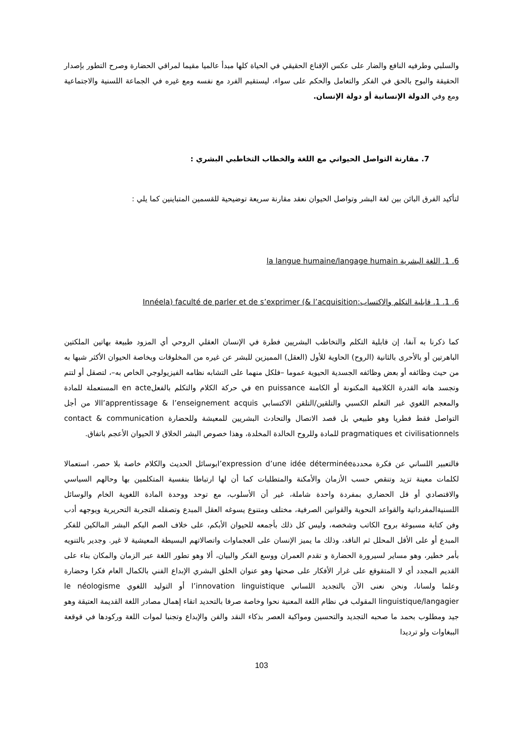والسلبي وطرفيه النافع والضار على عكس الإقناع الحقيقي في الحياة كلها مبدأ عالميا مقيما لمراقي الحضارة وصرح التطور بإصدار الحقيقة والبوح بالحق في الفكر والتعامل والحكم على سواء، ليستقيم الفرد مع نفسه ومع غيره في الجماعة اللسنية والاجتماعية ومع وفي الدولة الإنسانية أو دولة الإنسان.
7. مقارنة التواصل الحيواني مع اللغة والخطاب التخاطبي البشري :
لتأكيد الفرق البائن بين لغة البشر وتواصل الحيوان نعقد مقارنة سريعة توضيحية للقسمين المتباينين كما يلي :
6. 1. اللغة البشرية la langue humaine/langage humain
6. 1. 1. قابلية التكلم والاكتساب:Innéela) faculté de parler et de s’exprimer (& l’acquisition
كما ذكرنا به آنفا، إن قابلية التكلم والتخاطب البشريين فطرة في الإنسان العقلي الروحي أي المزود طبيعة بهاتين الملكتين الباهرتين أو بالأحرى بالثانية (الروح) الحاوية للأول (العقل) المميزين للبشر عن غيره من المخلوقات وبخاصة الحيوان الأكثر شبها به من حيث وظائفه أو بعض وظائفه الجسدية الحيوية عموما –فلكل منهما على التشابه نظامه الفيزيولوجي الخاص به–، لتصقل أو لتتم وتجسد هاته القدرة الكلامية المكنونة أو الكامنة en puissance في حركة الكلام والتكلم بالفعلen acte المستعملة للمادة والمعجم اللغوي غبر التعلم الكسبي والتلقين/التلقن الاكتسابي l’apprentissage & l’enseignement acquisالا من أجل التواصل فقط فطريا وهو طبيعي بل قصد الاتصال والتحادث البشريين للمعيشة وللحضارة contact & communication pragmatiques et civilisationnels للمادة وللروح الخالدة المخلدة، وهذا خصوص البشر الخلاق لا الحيوان الأعجم باتفاق.
فالتعبير اللساني عن فكرة محددةl’expression d’une idée déterminéeبوسائل الحديث والكلام خاصة بلا حصر، استعمالا لكلمات معينة تزيد وتنقص حسب الأزمان والأمكنة والمتطلبات كما أن لها ارتباطا بنفسية المتكلمين بها وحالهم السياسي والاقتصادي أو قل الحضاري بمفردة واحدة شاملة، غير أن الأسلوب، مع توحد ووحدة المادة اللغوية الخام والوسائل اللسنيةالمفرداتية والقواعد النحوية والقوانين الصرفية، مختلف ومتنوع يسوغه العقل المبدع وتصقله التجربة التحريرية ويوجهه أدب وفن كتابة مسبوغة بروح الكاتب وشخصه، وليس كل ذلك بأجمعه للحيوان الأبكم، على خلاف الصم البكم البشر المالكين للفكر المبدع أو على الأقل المحلل ثم الناقد، وذلك ما يميز الإنسان على العجماوات واتصالاتهم البسيطة المعيشية لا غير. وجدير بالتنويه بأمر خطير، وهو مساير لسيرورة الحضارة و تقدم العمران ووسع الفكر والبيان، ألا وهو تطور اللغة عبر الزمان والمكان بناء على القديم المجدد أي لا المتقوقع على غرار الأفكار على صحتها وهو عنوان الخلق البشري الإبداع الفني بالكمال العام فكرا وحضارة وعلما ولسانا، ونحن نعنى الآن بالتجديد اللساني l’innovation linguistique أو التوليد اللغوي le néologisme linguistique/langagier المقولب في نظام اللغة المعنية نحوا وخاصة صرفا بالتحديد اتقاء إهمال مصادر اللغة القديمة العتيقة وهو جيد ومطلوب بحمد ما صحبه التجديد والتحسين ومواكبة العصر بذكاء النقد والفن والإبداع وتجنبا لموات اللغة وركودها في قوقعة الببغاوات ولو ترديدا
103